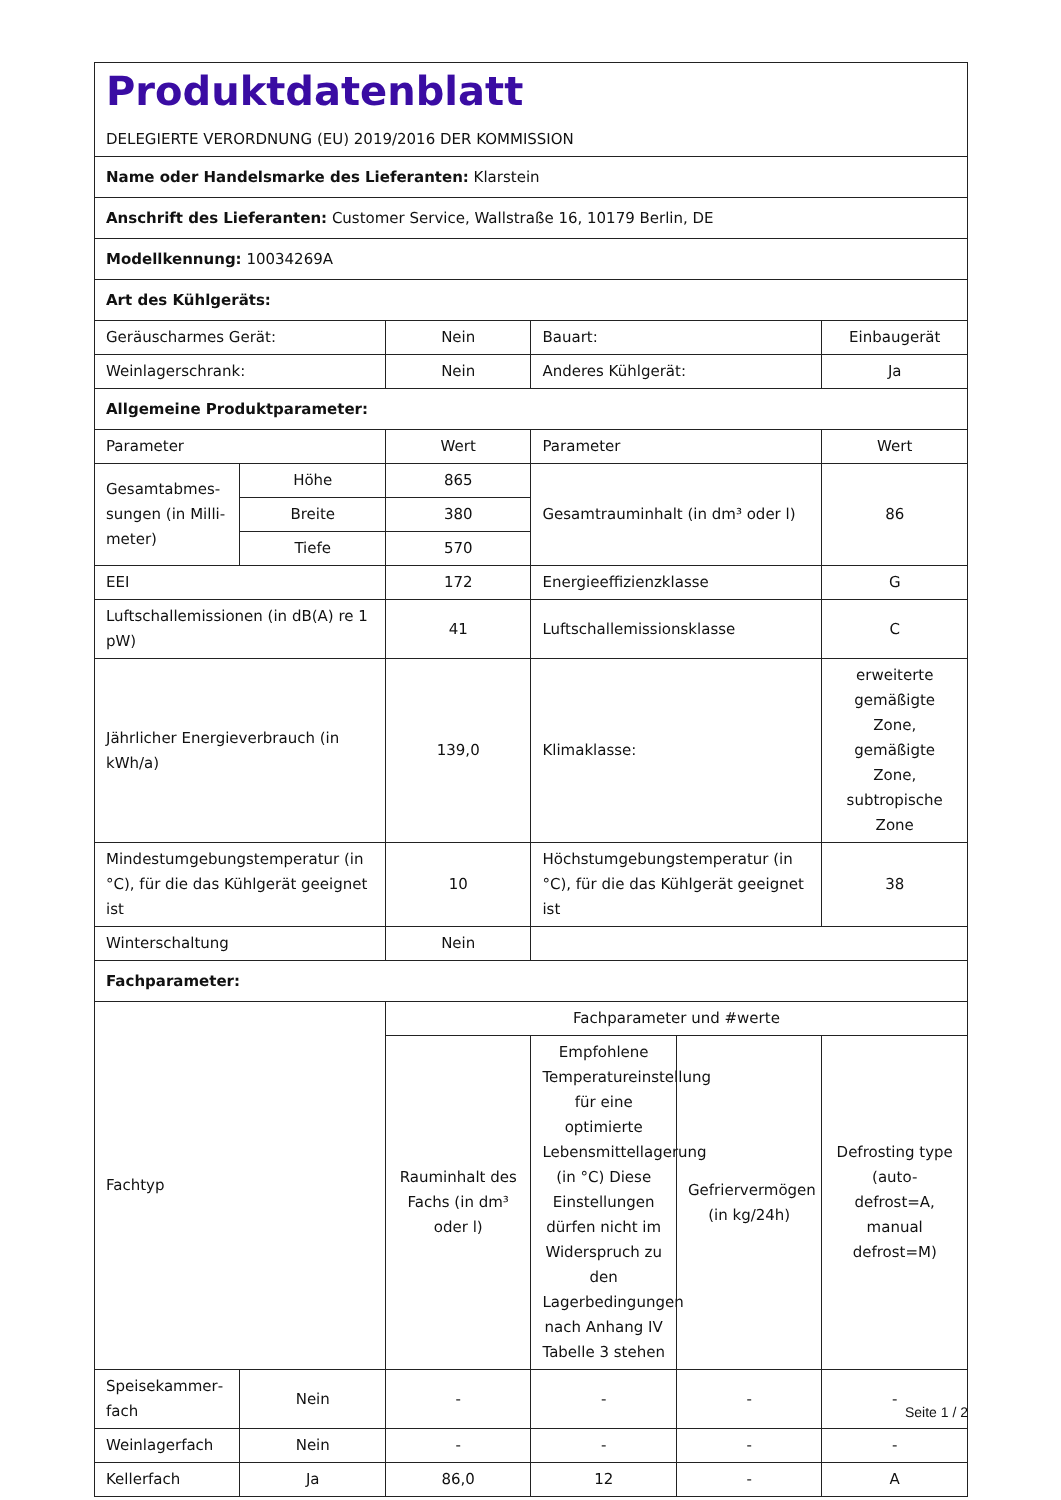| Produktdatenblatt DELEGIERTE VERORDNUNG (EU) 2019/2016 DER KOMMISSION | | | | | |
| Name oder Handelsmarke des Lieferanten: Klarstein | | | | | |
| Anschrift des Lieferanten: Customer Service, Wallstraße 16, 10179 Berlin, DE | | | | | |
| Modellkennung: 10034269A | | | | | |
| Art des Kühlgeräts: | | | | | |
| Geräuscharmes Gerät: | | Nein | Bauart: | | Einbaugerät |
| Weinlagerschrank: | | Nein | Anderes Kühlgerät: | | Ja |
| Allgemeine Produktparameter: | | | | | |
| Parameter | | Wert | Parameter | | Wert |
| Gesamtabmes­sungen (in Milli­meter) | Höhe | 865 | Gesamtrauminhalt (in dm³ oder l) | | 86 |
| | Breite | 380 | | | |
| | Tiefe | 570 | | | |
| EEI | | 172 | Energieeffizienzklasse | | G |
| Luftschallemissionen (in dB(A) re 1 pW) | | 41 | Luftschallemissionsklasse | | C |
| Jährlicher Energieverbrauch (in kWh/a) | | 139,0 | Klimaklasse: | | erweiterte gemäßigte Zone, gemäßigte Zone, subtropische Zone |
| Mindestumgebungstemperatur (in °C), für die das Kühlgerät geeignet ist | | 10 | Höchstumgebungstemperatur (in °C), für die das Kühlgerät geeignet ist | | 38 |
| Winterschaltung | | Nein | | | |
| Fachparameter: | | | | | |
| Fachtyp | | Fachparameter und #werte | | | |
| | | Rauminhalt des Fachs (in dm³ oder l) | Empfohlene Temperatureinstellung für eine optimierte Lebensmittellagerung (in °C) Diese Einstellungen dürfen nicht im Widerspruch zu den Lagerbedingungen nach Anhang IV Tabelle 3 stehen | Gefriervermögen (in kg/24h) | Defrosting type (auto-defrost=A, manual defrost=M) |
| Speisekammer­fach | Nein | - | - | - | - |
| Weinlagerfach | Nein | - | - | - | - |
| Kellerfach | Ja | 86,0 | 12 | - | A |
Seite 1 / 2